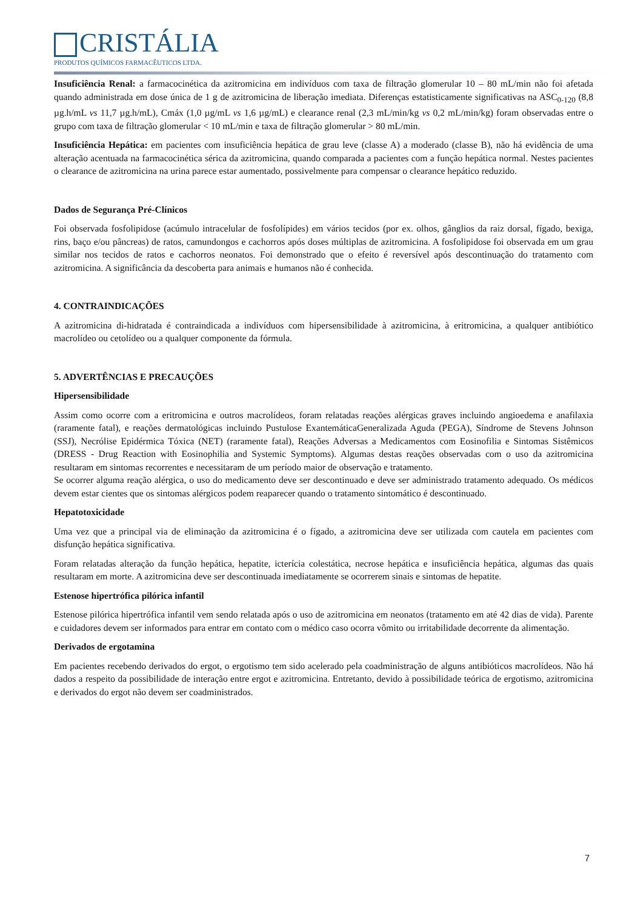CRISTÁLIA
PRODUTOS QUÍMICOS FARMACÊUTICOS LTDA.
Insuficiência Renal: a farmacocinética da azitromicina em indivíduos com taxa de filtração glomerular 10 – 80 mL/min não foi afetada quando administrada em dose única de 1 g de azitromicina de liberação imediata. Diferenças estatisticamente significativas na ASC<sub>0-120</sub> (8,8 µg.h/mL vs 11,7 µg.h/mL), Cmáx (1,0 µg/mL vs 1,6 µg/mL) e clearance renal (2,3 mL/min/kg vs 0,2 mL/min/kg) foram observadas entre o grupo com taxa de filtração glomerular < 10 mL/min e taxa de filtração glomerular > 80 mL/min.
Insuficiência Hepática: em pacientes com insuficiência hepática de grau leve (classe A) a moderado (classe B), não há evidência de uma alteração acentuada na farmacocinética sérica da azitromicina, quando comparada a pacientes com a função hepática normal. Nestes pacientes o clearance de azitromicina na urina parece estar aumentado, possivelmente para compensar o clearance hepático reduzido.
Dados de Segurança Pré-Clínicos
Foi observada fosfolipidose (acúmulo intracelular de fosfolípides) em vários tecidos (por ex. olhos, gânglios da raiz dorsal, fígado, bexiga, rins, baço e/ou pâncreas) de ratos, camundongos e cachorros após doses múltiplas de azitromicina. A fosfolipidose foi observada em um grau similar nos tecidos de ratos e cachorros neonatos. Foi demonstrado que o efeito é reversível após descontinuação do tratamento com azitromicina. A significância da descoberta para animais e humanos não é conhecida.
4. CONTRAINDICAÇÕES
A azitromicina di-hidratada é contraindicada a indivíduos com hipersensibilidade à azitromicina, à eritromicina, a qualquer antibiótico macrolídeo ou cetolídeo ou a qualquer componente da fórmula.
5. ADVERTÊNCIAS E PRECAUÇÕES
Hipersensibilidade
Assim como ocorre com a eritromicina e outros macrolídeos, foram relatadas reações alérgicas graves incluindo angioedema e anafilaxia (raramente fatal), e reações dermatológicas incluindo Pustulose ExantemáticaGeneralizada Aguda (PEGA), Síndrome de Stevens Johnson (SSJ), Necrólise Epidérmica Tóxica (NET) (raramente fatal), Reações Adversas a Medicamentos com Eosinofilia e Sintomas Sistêmicos (DRESS - Drug Reaction with Eosinophilia and Systemic Symptoms). Algumas destas reações observadas com o uso da azitromicina resultaram em sintomas recorrentes e necessitaram de um período maior de observação e tratamento.
Se ocorrer alguma reação alérgica, o uso do medicamento deve ser descontinuado e deve ser administrado tratamento adequado. Os médicos devem estar cientes que os sintomas alérgicos podem reaparecer quando o tratamento sintomático é descontinuado.
Hepatotoxicidade
Uma vez que a principal via de eliminação da azitromicina é o fígado, a azitromicina deve ser utilizada com cautela em pacientes com disfunção hepática significativa.
Foram relatadas alteração da função hepática, hepatite, icterícia colestática, necrose hepática e insuficiência hepática, algumas das quais resultaram em morte. A azitromicina deve ser descontinuada imediatamente se ocorrerem sinais e sintomas de hepatite.
Estenose hipertrófica pilórica infantil
Estenose pilórica hipertrófica infantil vem sendo relatada após o uso de azitromicina em neonatos (tratamento em até 42 dias de vida). Parente e cuidadores devem ser informados para entrar em contato com o médico caso ocorra vômito ou irritabilidade decorrente da alimentação.
Derivados de ergotamina
Em pacientes recebendo derivados do ergot, o ergotismo tem sido acelerado pela coadministração de alguns antibióticos macrolídeos. Não há dados a respeito da possibilidade de interação entre ergot e azitromicina. Entretanto, devido à possibilidade teórica de ergotismo, azitromicina e derivados do ergot não devem ser coadministrados.
7